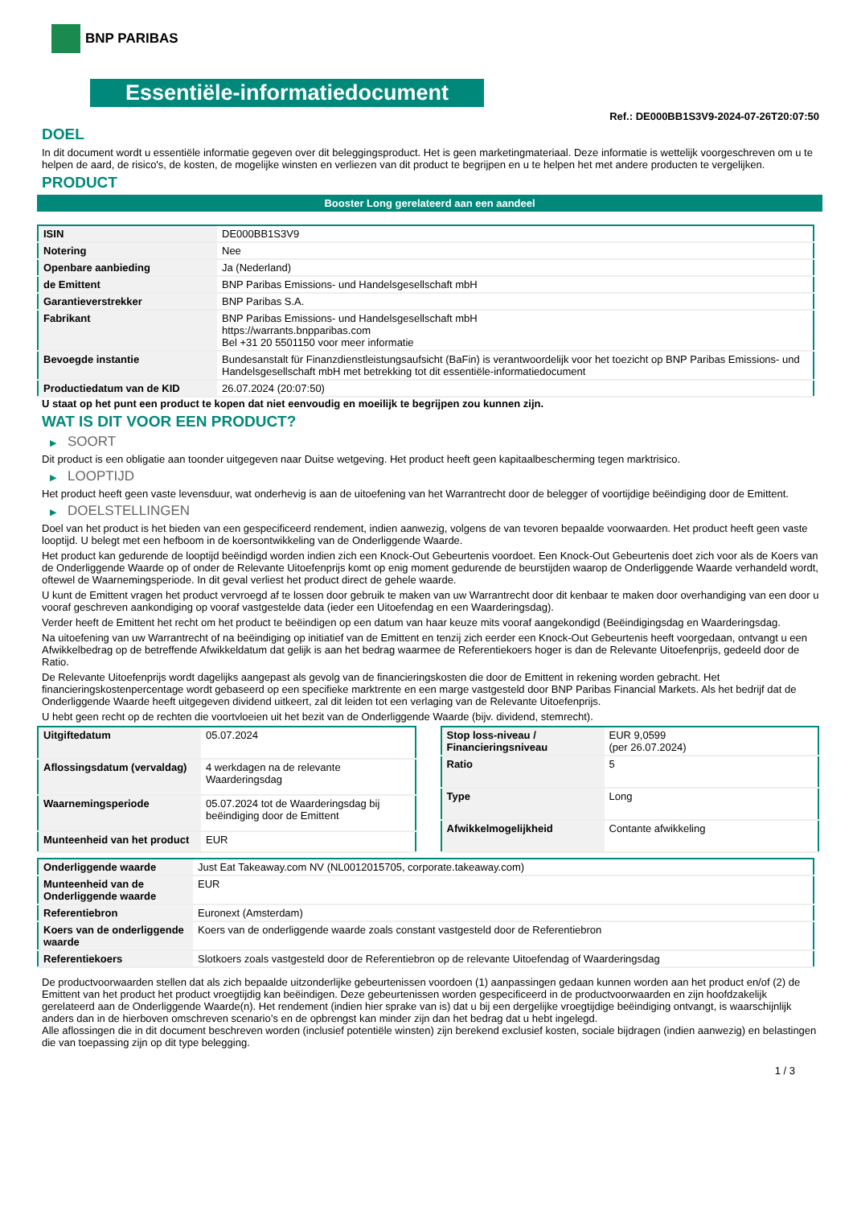BNP PARIBAS
Essentiële-informatiedocument
Ref.: DE000BB1S3V9-2024-07-26T20:07:50
DOEL
In dit document wordt u essentiële informatie gegeven over dit beleggingsproduct. Het is geen marketingmateriaal. Deze informatie is wettelijk voorgeschreven om u te helpen de aard, de risico's, de kosten, de mogelijke winsten en verliezen van dit product te begrijpen en u te helpen het met andere producten te vergelijken.
PRODUCT
Booster Long gerelateerd aan een aandeel
| ISIN | DE000BB1S3V9 |
| Notering | Nee |
| Openbare aanbieding | Ja (Nederland) |
| de Emittent | BNP Paribas Emissions- und Handelsgesellschaft mbH |
| Garantieverstrekker | BNP Paribas S.A. |
| Fabrikant | BNP Paribas Emissions- und Handelsgesellschaft mbH https://warrants.bnpparibas.com Bel +31 20 5501150 voor meer informatie |
| Bevoegde instantie | Bundesanstalt für Finanzdienstleistungsaufsicht (BaFin) is verantwoordelijk voor het toezicht op BNP Paribas Emissions- und Handelsgesellschaft mbH met betrekking tot dit essentiële-informatiedocument |
| Productiedatum van de KID | 26.07.2024 (20:07:50) |
U staat op het punt een product te kopen dat niet eenvoudig en moeilijk te begrijpen zou kunnen zijn.
WAT IS DIT VOOR EEN PRODUCT?
▶ SOORT
Dit product is een obligatie aan toonder uitgegeven naar Duitse wetgeving. Het product heeft geen kapitaalbescherming tegen marktrisico.
▶ LOOPTIJD
Het product heeft geen vaste levensduur, wat onderhevig is aan de uitoefening van het Warrantrecht door de belegger of voortijdige beëindiging door de Emittent.
▶ DOELSTELLINGEN
Doel van het product is het bieden van een gespecificeerd rendement, indien aanwezig, volgens de van tevoren bepaalde voorwaarden. Het product heeft geen vaste looptijd. U belegt met een hefboom in de koersontwikkeling van de Onderliggende Waarde.
Het product kan gedurende de looptijd beëindigd worden indien zich een Knock-Out Gebeurtenis voordoet. Een Knock-Out Gebeurtenis doet zich voor als de Koers van de Onderliggende Waarde op of onder de Relevante Uitoefenprijs komt op enig moment gedurende de beurstijden waarop de Onderliggende Waarde verhandeld wordt, oftewel de Waarnemingsperiode. In dit geval verliest het product direct de gehele waarde.
U kunt de Emittent vragen het product vervroegd af te lossen door gebruik te maken van uw Warrantrecht door dit kenbaar te maken door overhandiging van een door u vooraf geschreven aankondiging op vooraf vastgestelde data (ieder een Uitoefendag en een Waarderingsdag).
Verder heeft de Emittent het recht om het product te beëindigen op een datum van haar keuze mits vooraf aangekondigd (Beëindigingsdag en Waarderingsdag.
Na uitoefening van uw Warrantrecht of na beëindiging op initiatief van de Emittent en tenzij zich eerder een Knock-Out Gebeurtenis heeft voorgedaan, ontvangt u een Afwikkelbedrag op de betreffende Afwikkeldatum dat gelijk is aan het bedrag waarmee de Referentiekoers hoger is dan de Relevante Uitoefenprijs, gedeeld door de Ratio.
De Relevante Uitoefenprijs wordt dagelijks aangepast als gevolg van de financieringskosten die door de Emittent in rekening worden gebracht. Het financieringskostenpercentage wordt gebaseerd op een specifieke marktrente en een marge vastgesteld door BNP Paribas Financial Markets. Als het bedrijf dat de Onderliggende Waarde heeft uitgegeven dividend uitkeert, zal dit leiden tot een verlaging van de Relevante Uitoefenprijs.
U hebt geen recht op de rechten die voortvloeien uit het bezit van de Onderliggende Waarde (bijv. dividend, stemrecht).
| Uitgiftedatum | 05.07.2024 |
| Aflossingsdatum (vervaldag) | 4 werkdagen na de relevante Waarderingsdag |
| Waarnemingsperiode | 05.07.2024 tot de Waarderingsdag bij beëindiging door de Emittent |
| Munteenheid van het product | EUR |
| Stop loss-niveau / Financieringsniveau | EUR 9,0599 (per 26.07.2024) |
| Ratio | 5 |
| Type | Long |
| Afwikkelmogelijkheid | Contante afwikkeling |
| Onderliggende waarde | Just Eat Takeaway.com NV (NL0012015705, corporate.takeaway.com) |
| Munteenheid van de Onderliggende waarde | EUR |
| Referentiebron | Euronext (Amsterdam) |
| Koers van de onderliggende waarde | Koers van de onderliggende waarde zoals constant vastgesteld door de Referentiebron |
| Referentiekoers | Slotkoers zoals vastgesteld door de Referentiebron op de relevante Uitoefendag of Waarderingsdag |
De productvoorwaarden stellen dat als zich bepaalde uitzonderlijke gebeurtenissen voordoen (1) aanpassingen gedaan kunnen worden aan het product en/of (2) de Emittent van het product het product vroegtijdig kan beëindigen. Deze gebeurtenissen worden gespecificeerd in de productvoorwaarden en zijn hoofdzakelijk gerelateerd aan de Onderliggende Waarde(n). Het rendement (indien hier sprake van is) dat u bij een dergelijke vroegtijdige beëindiging ontvangt, is waarschijnlijk anders dan in de hierboven omschreven scenario’s en de opbrengst kan minder zijn dan het bedrag dat u hebt ingelegd.
Alle aflossingen die in dit document beschreven worden (inclusief potentiële winsten) zijn berekend exclusief kosten, sociale bijdragen (indien aanwezig) en belastingen die van toepassing zijn op dit type belegging.
1 / 3